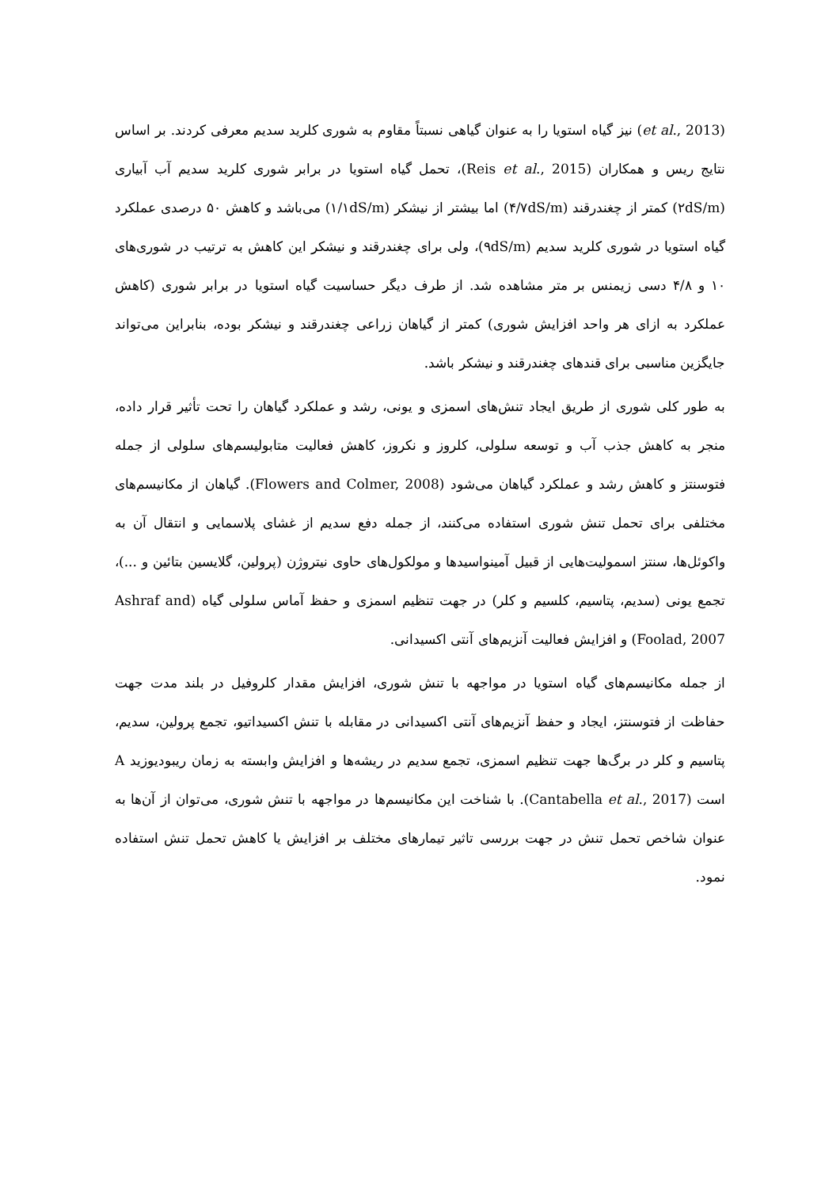(et al., 2013) نیز گیاه استویا را به عنوان گیاهی نسبتاً مقاوم به شوری کلرید سدیم معرفی کردند. بر اساس نتایج ریس و همکاران (Reis et al., 2015)، تحمل گیاه استویا در برابر شوری کلرید سدیم آب آبیاری (۲dS/m) کمتر از چغندرقند (۴/۷dS/m) اما بیشتر از نیشکر (۱/۱dS/m) می‌باشد و کاهش ۵۰ درصدی عملکرد گیاه استویا در شوری کلرید سدیم (۹dS/m)، ولی برای چغندرقند و نیشکر این کاهش به ترتیب در شوری‌های ۱۰ و ۴/۸ دسی زیمنس بر متر مشاهده شد. از طرف دیگر حساسیت گیاه استویا در برابر شوری (کاهش عملکرد به ازای هر واحد افزایش شوری) کمتر از گیاهان زراعی چغندرقند و نیشکر بوده، بنابراین می‌تواند جایگزین مناسبی برای قندهای چغندرقند و نیشکر باشد.
به طور کلی شوری از طریق ایجاد تنش‌های اسمزی و یونی، رشد و عملکرد گیاهان را تحت تأثیر قرار داده، منجر به کاهش جذب آب و توسعه سلولی، کلروز و نکروز، کاهش فعالیت متابولیسم‌های سلولی از جمله فتوسنتز و کاهش رشد و عملکرد گیاهان می‌شود (Flowers and Colmer, 2008). گیاهان از مکانیسم‌های مختلفی برای تحمل تنش شوری استفاده می‌کنند، از جمله دفع سدیم از غشای پلاسمایی و انتقال آن به واکوئل‌ها، سنتز اسمولیت‌هایی از قبیل آمینواسیدها و مولکول‌های حاوی نیتروژن (پرولین، گلایسین بتائین و ...)، تجمع یونی (سدیم، پتاسیم، کلسیم و کلر) در جهت تنظیم اسمزی و حفظ آماس سلولی گیاه (Ashraf and Foolad, 2007) و افزایش فعالیت آنزیم‌های آنتی اکسیدانی.
از جمله مکانیسم‌های گیاه استویا در مواجهه با تنش شوری، افزایش مقدار کلروفیل در بلند مدت جهت حفاظت از فتوسنتز، ایجاد و حفظ آنزیم‌های آنتی اکسیدانی در مقابله با تنش اکسیداتیو، تجمع پرولین، سدیم، پتاسیم و کلر در برگ‌ها جهت تنظیم اسمزی، تجمع سدیم در ریشه‌ها و افزایش وابسته به زمان ریبودیوزید A است (Cantabella et al., 2017). با شناخت این مکانیسم‌ها در مواجهه با تنش شوری، می‌توان از آن‌ها به عنوان شاخص تحمل تنش در جهت بررسی تاثیر تیمارهای مختلف بر افزایش یا کاهش تحمل تنش استفاده نمود.